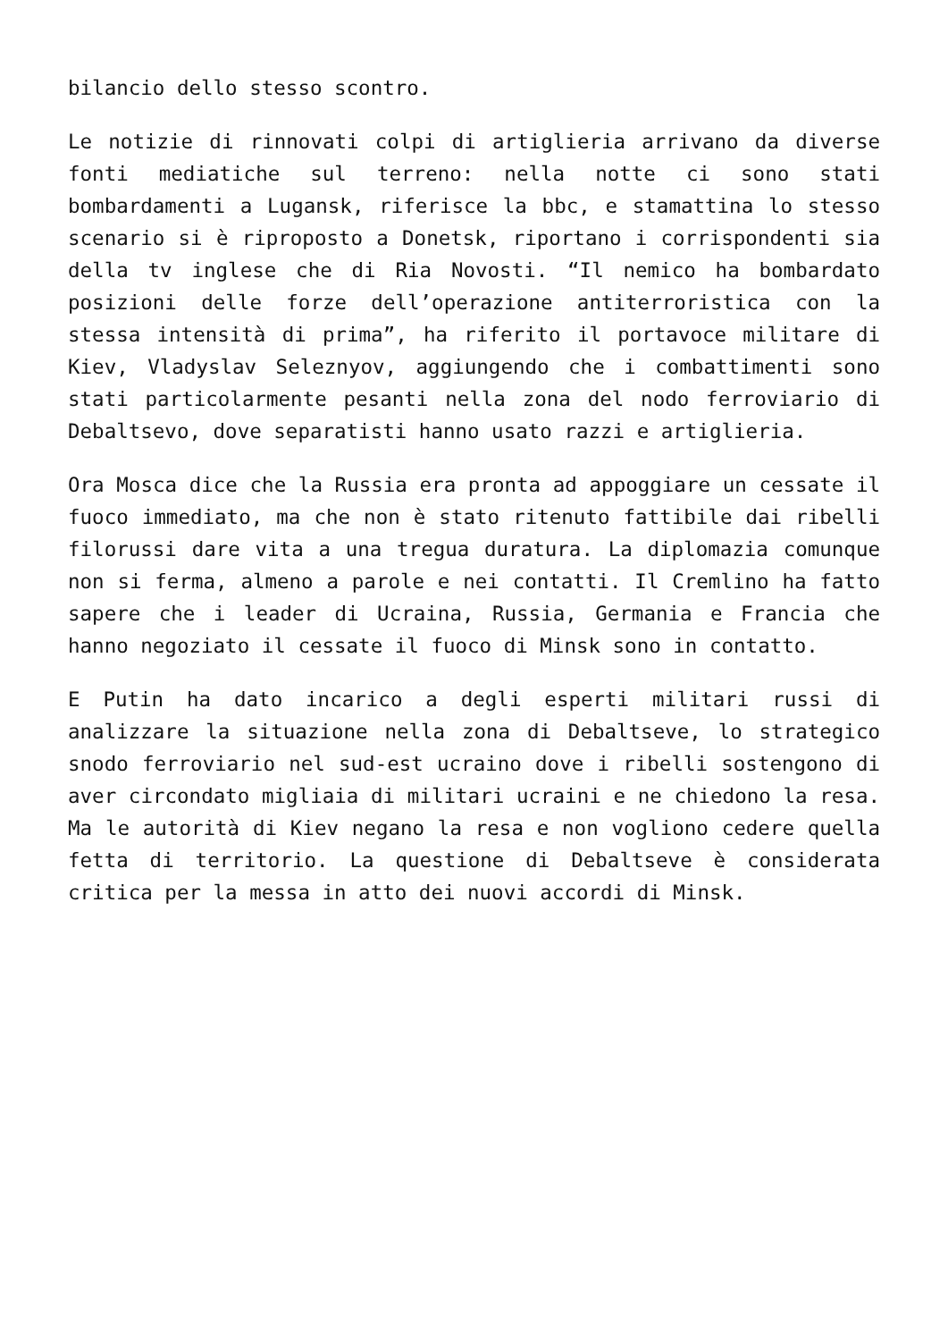bilancio dello stesso scontro.
Le notizie di rinnovati colpi di artiglieria arrivano da diverse fonti mediatiche sul terreno: nella notte ci sono stati bombardamenti a Lugansk, riferisce la bbc, e stamattina lo stesso scenario si è riproposto a Donetsk, riportano i corrispondenti sia della tv inglese che di Ria Novosti. “Il nemico ha bombardato posizioni delle forze dell’operazione antiterroristica con la stessa intensità di prima”, ha riferito il portavoce militare di Kiev, Vladyslav Seleznyov, aggiungendo che i combattimenti sono stati particolarmente pesanti nella zona del nodo ferroviario di Debaltsevo, dove separatisti hanno usato razzi e artiglieria.
Ora Mosca dice che la Russia era pronta ad appoggiare un cessate il fuoco immediato, ma che non è stato ritenuto fattibile dai ribelli filorussi dare vita a una tregua duratura. La diplomazia comunque non si ferma, almeno a parole e nei contatti. Il Cremlino ha fatto sapere che i leader di Ucraina, Russia, Germania e Francia che hanno negoziato il cessate il fuoco di Minsk sono in contatto.
E Putin ha dato incarico a degli esperti militari russi di analizzare la situazione nella zona di Debaltseve, lo strategico snodo ferroviario nel sud-est ucraino dove i ribelli sostengono di aver circondato migliaia di militari ucraini e ne chiedono la resa. Ma le autorità di Kiev negano la resa e non vogliono cedere quella fetta di territorio. La questione di Debaltseve è considerata critica per la messa in atto dei nuovi accordi di Minsk.